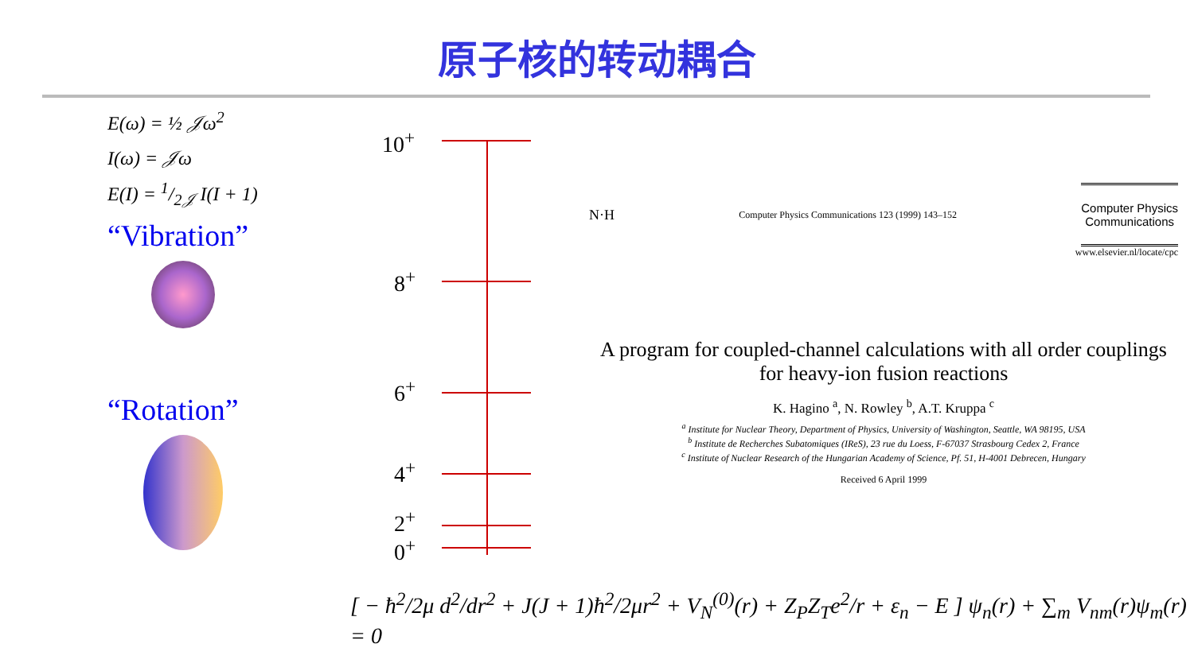原子核的转动耦合
E(ω) = ½ 𝒥ω<sup>2</sup>
I(ω) = 𝒥ω
E(I) = 1/2𝒥 I(I + 1)
“Vibration”
“Rotation”
10<sup>+</sup>
8<sup>+</sup>
6<sup>+</sup>
4<sup>+</sup>
2<sup>+</sup>
0<sup>+</sup>
N·H Computer Physics Communications 123 (1999) 143–152 Computer Physics
Communications
www.elsevier.nl/locate/cpc
A program for coupled-channel calculations with all order couplings for heavy-ion fusion reactions
K. Hagino <sup>a</sup>, N. Rowley <sup>b</sup>, A.T. Kruppa <sup>c</sup>
<sup>a</sup> Institute for Nuclear Theory, Department of Physics, University of Washington, Seattle, WA 98195, USA
<sup>b</sup> Institute de Recherches Subatomiques (IReS), 23 rue du Loess, F-67037 Strasbourg Cedex 2, France
<sup>c</sup> Institute of Nuclear Research of the Hungarian Academy of Science, Pf. 51, H-4001 Debrecen, Hungary
Received 6 April 1999
[ − ħ<sup>2</sup>/2μ d<sup>2</sup>/dr<sup>2</sup> + J(J + 1)ħ<sup>2</sup>/2μr<sup>2</sup> + V<sub>N</sub><sup>(0)</sup>(r) + Z<sub>P</sub>Z<sub>T</sub>e<sup>2</sup>/r + ε<sub>n</sub> − E ] ψ<sub>n</sub>(r) + ∑<sub>m</sub> V<sub>nm</sub>(r)ψ<sub>m</sub>(r) = 0